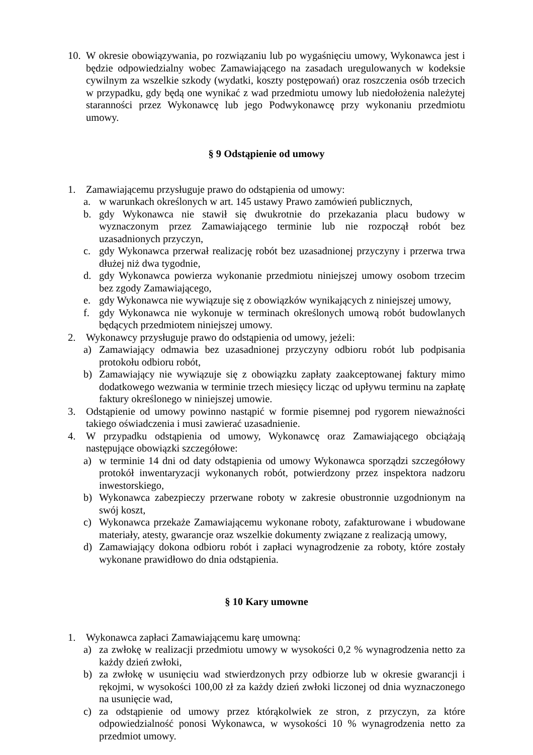10. W okresie obowiązywania, po rozwiązaniu lub po wygaśnięciu umowy, Wykonawca jest i będzie odpowiedzialny wobec Zamawiającego na zasadach uregulowanych w kodeksie cywilnym za wszelkie szkody (wydatki, koszty postępowań) oraz roszczenia osób trzecich w przypadku, gdy będą one wynikać z wad przedmiotu umowy lub niedołożenia należytej staranności przez Wykonawcę lub jego Podwykonawcę przy wykonaniu przedmiotu umowy.
§ 9 Odstąpienie od umowy
1. Zamawiającemu przysługuje prawo do odstąpienia od umowy:
a. w warunkach określonych w art. 145 ustawy Prawo zamówień publicznych,
b. gdy Wykonawca nie stawił się dwukrotnie do przekazania placu budowy w wyznaczonym przez Zamawiającego terminie lub nie rozpoczął robót bez uzasadnionych przyczyn,
c. gdy Wykonawca przerwał realizację robót bez uzasadnionej przyczyny i przerwa trwa dłużej niż dwa tygodnie,
d. gdy Wykonawca powierza wykonanie przedmiotu niniejszej umowy osobom trzecim bez zgody Zamawiającego,
e. gdy Wykonawca nie wywiązuje się z obowiązków wynikających z niniejszej umowy,
f. gdy Wykonawca nie wykonuje w terminach określonych umową robót budowlanych będących przedmiotem niniejszej umowy.
2. Wykonawcy przysługuje prawo do odstąpienia od umowy, jeżeli:
a) Zamawiający odmawia bez uzasadnionej przyczyny odbioru robót lub podpisania protokołu odbioru robót,
b) Zamawiający nie wywiązuje się z obowiązku zapłaty zaakceptowanej faktury mimo dodatkowego wezwania w terminie trzech miesięcy licząc od upływu terminu na zapłatę faktury określonego w niniejszej umowie.
3. Odstąpienie od umowy powinno nastąpić w formie pisemnej pod rygorem nieważności takiego oświadczenia i musi zawierać uzasadnienie.
4. W przypadku odstąpienia od umowy, Wykonawcę oraz Zamawiającego obciążają następujące obowiązki szczegółowe:
a) w terminie 14 dni od daty odstąpienia od umowy Wykonawca sporządzi szczegółowy protokół inwentaryzacji wykonanych robót, potwierdzony przez inspektora nadzoru inwestorskiego,
b) Wykonawca zabezpieczy przerwane roboty w zakresie obustronnie uzgodnionym na swój koszt,
c) Wykonawca przekaże Zamawiającemu wykonane roboty, zafakturowane i wbudowane materiały, atesty, gwarancje oraz wszelkie dokumenty związane z realizacją umowy,
d) Zamawiający dokona odbioru robót i zapłaci wynagrodzenie za roboty, które zostały wykonane prawidłowo do dnia odstąpienia.
§ 10 Kary umowne
1. Wykonawca zapłaci Zamawiającemu karę umowną:
a) za zwłokę w realizacji przedmiotu umowy w wysokości 0,2 % wynagrodzenia netto za każdy dzień zwłoki,
b) za zwłokę w usunięciu wad stwierdzonych przy odbiorze lub w okresie gwarancji i rękojmi, w wysokości 100,00 zł za każdy dzień zwłoki liczonej od dnia wyznaczonego na usunięcie wad,
c) za odstąpienie od umowy przez którąkolwiek ze stron, z przyczyn, za które odpowiedzialność ponosi Wykonawca, w wysokości 10 % wynagrodzenia netto za przedmiot umowy.